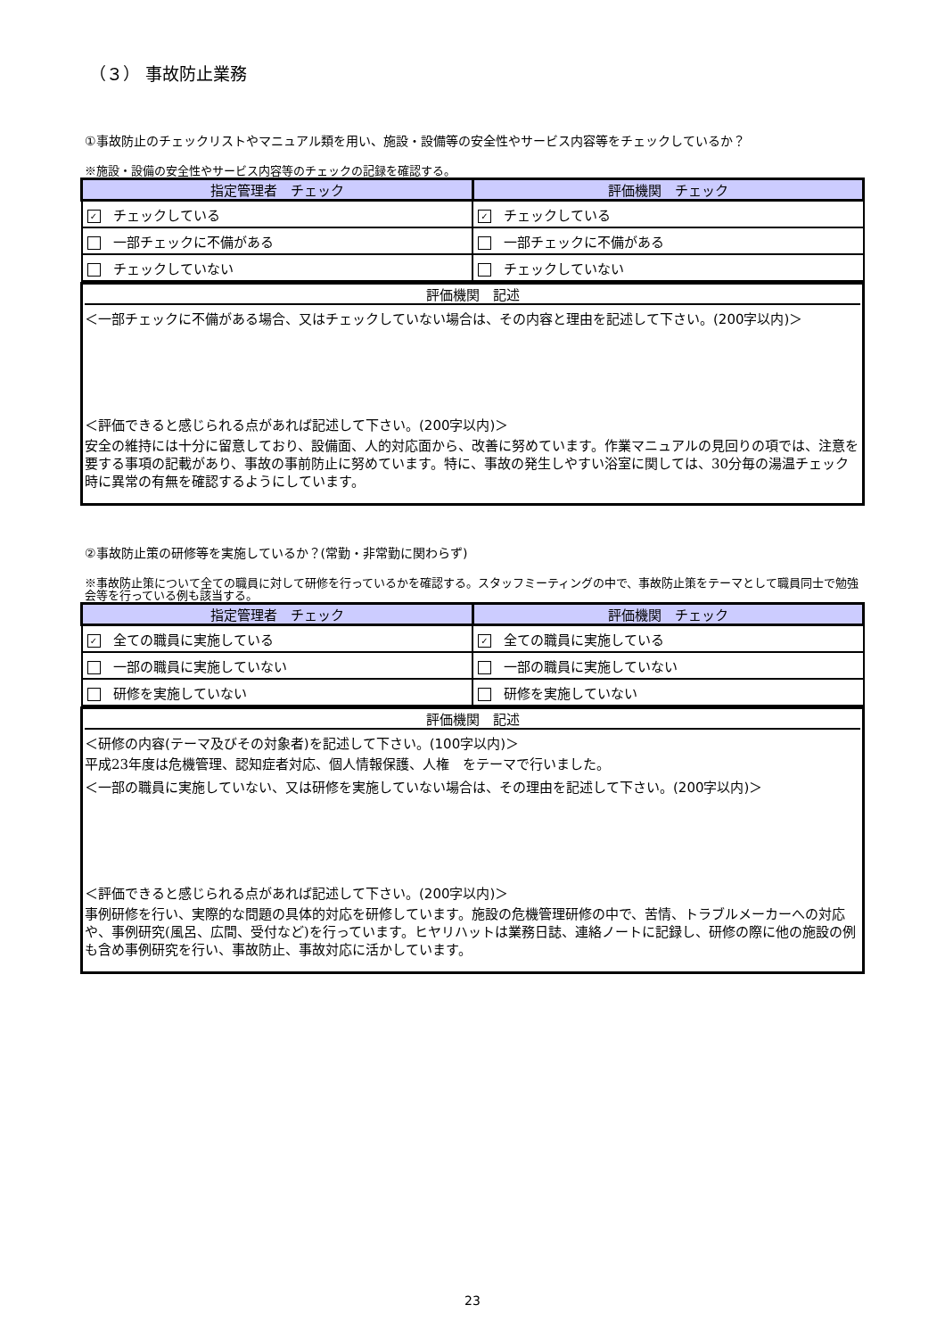（３） 事故防止業務
①事故防止のチェックリストやマニュアル類を用い、施設・設備等の安全性やサービス内容等をチェックしているか？
※施設・設備の安全性やサービス内容等のチェックの記録を確認する。
| 指定管理者 チェック | 評価機関 チェック |
| --- | --- |
| ✓ チェックしている | ✓ チェックしている |
| 一部チェックに不備がある | 一部チェックに不備がある |
| チェックしていない | チェックしていない |
評価機関　記述
＜一部チェックに不備がある場合、又はチェックしていない場合は、その内容と理由を記述して下さい。(200字以内)＞
＜評価できると感じられる点があれば記述して下さい。(200字以内)＞
安全の維持には十分に留意しており、設備面、人的対応面から、改善に努めています。作業マニュアルの見回りの項では、注意を要する事項の記載があり、事故の事前防止に努めています。特に、事故の発生しやすい浴室に関しては、30分毎の湯温チェック時に異常の有無を確認するようにしています。
②事故防止策の研修等を実施しているか？(常勤・非常勤に関わらず)
※事故防止策について全ての職員に対して研修を行っているかを確認する。スタッフミーティングの中で、事故防止策をテーマとして職員同士で勉強会等を行っている例も該当する。
| 指定管理者 チェック | 評価機関 チェック |
| --- | --- |
| ✓ 全ての職員に実施している | ✓ 全ての職員に実施している |
| 一部の職員に実施していない | 一部の職員に実施していない |
| 研修を実施していない | 研修を実施していない |
評価機関　記述
＜研修の内容(テーマ及びその対象者)を記述して下さい。(100字以内)＞
平成23年度は危機管理、認知症者対応、個人情報保護、人権　をテーマで行いました。
＜一部の職員に実施していない、又は研修を実施していない場合は、その理由を記述して下さい。(200字以内)＞
＜評価できると感じられる点があれば記述して下さい。(200字以内)＞
事例研修を行い、実際的な問題の具体的対応を研修しています。施設の危機管理研修の中で、苦情、トラブルメーカーへの対応や、事例研究(風呂、広間、受付など)を行っています。ヒヤリハットは業務日誌、連絡ノートに記録し、研修の際に他の施設の例も含め事例研究を行い、事故防止、事故対応に活かしています。
23